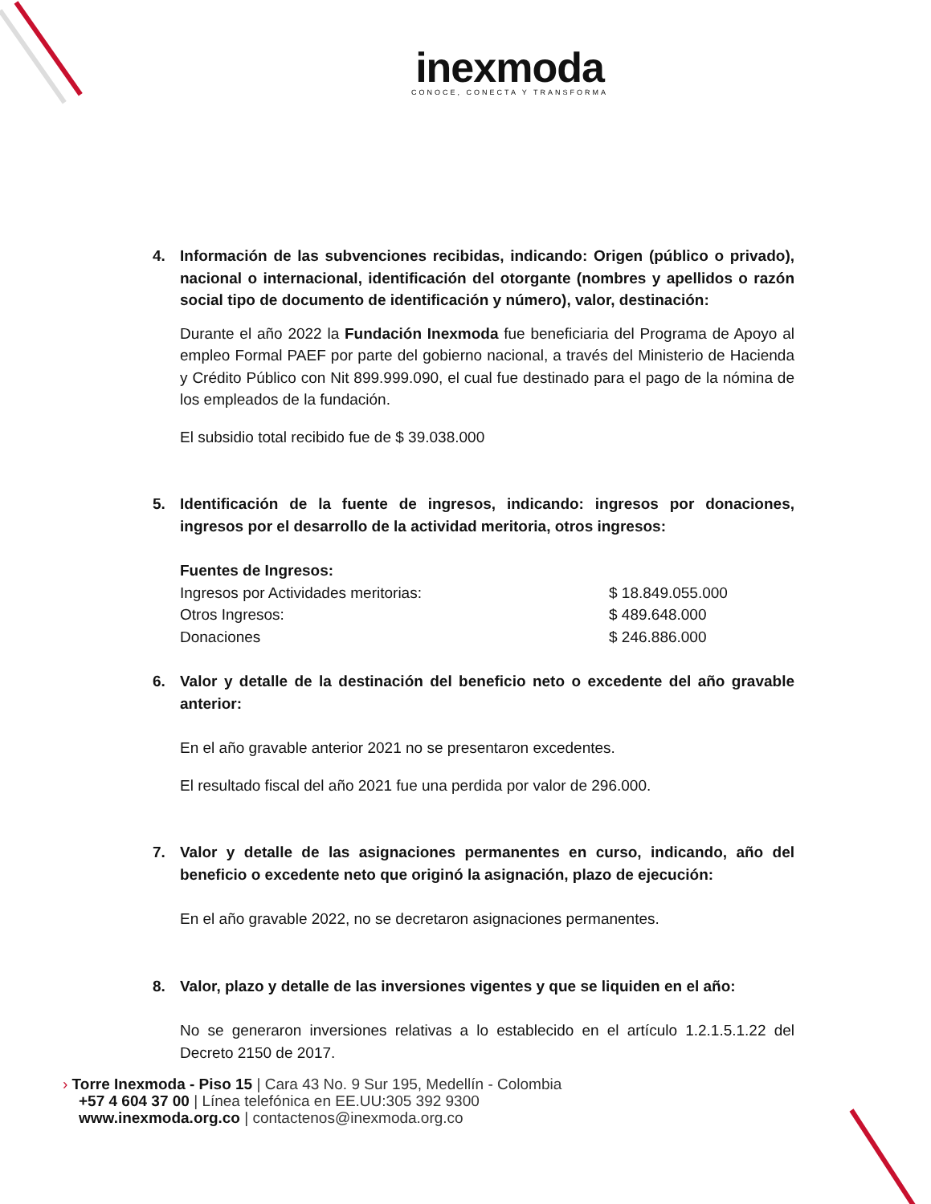inexmoda
CONOCE, CONECTA Y TRANSFORMA
4. Información de las subvenciones recibidas, indicando: Origen (público o privado), nacional o internacional, identificación del otorgante (nombres y apellidos o razón social tipo de documento de identificación y número), valor, destinación:
Durante el año 2022 la Fundación Inexmoda fue beneficiaria del Programa de Apoyo al empleo Formal PAEF por parte del gobierno nacional, a través del Ministerio de Hacienda y Crédito Público con Nit 899.999.090, el cual fue destinado para el pago de la nómina de los empleados de la fundación.
El subsidio total recibido fue de $ 39.038.000
5. Identificación de la fuente de ingresos, indicando: ingresos por donaciones, ingresos por el desarrollo de la actividad meritoria, otros ingresos:
Fuentes de Ingresos:
Ingresos por Actividades meritorias: $ 18.849.055.000
Otros Ingresos: $ 489.648.000
Donaciones $ 246.886.000
6. Valor y detalle de la destinación del beneficio neto o excedente del año gravable anterior:
En el año gravable anterior 2021 no se presentaron excedentes.
El resultado fiscal del año 2021 fue una perdida por valor de 296.000.
7. Valor y detalle de las asignaciones permanentes en curso, indicando, año del beneficio o excedente neto que originó la asignación, plazo de ejecución:
En el año gravable 2022, no se decretaron asignaciones permanentes.
8. Valor, plazo y detalle de las inversiones vigentes y que se liquiden en el año:
No se generaron inversiones relativas a lo establecido en el artículo 1.2.1.5.1.22 del Decreto 2150 de 2017.
› Torre Inexmoda - Piso 15 | Cara 43 No. 9 Sur 195, Medellín - Colombia
+57 4 604 37 00 | Línea telefónica en EE.UU:305 392 9300
www.inexmoda.org.co | contactenos@inexmoda.org.co